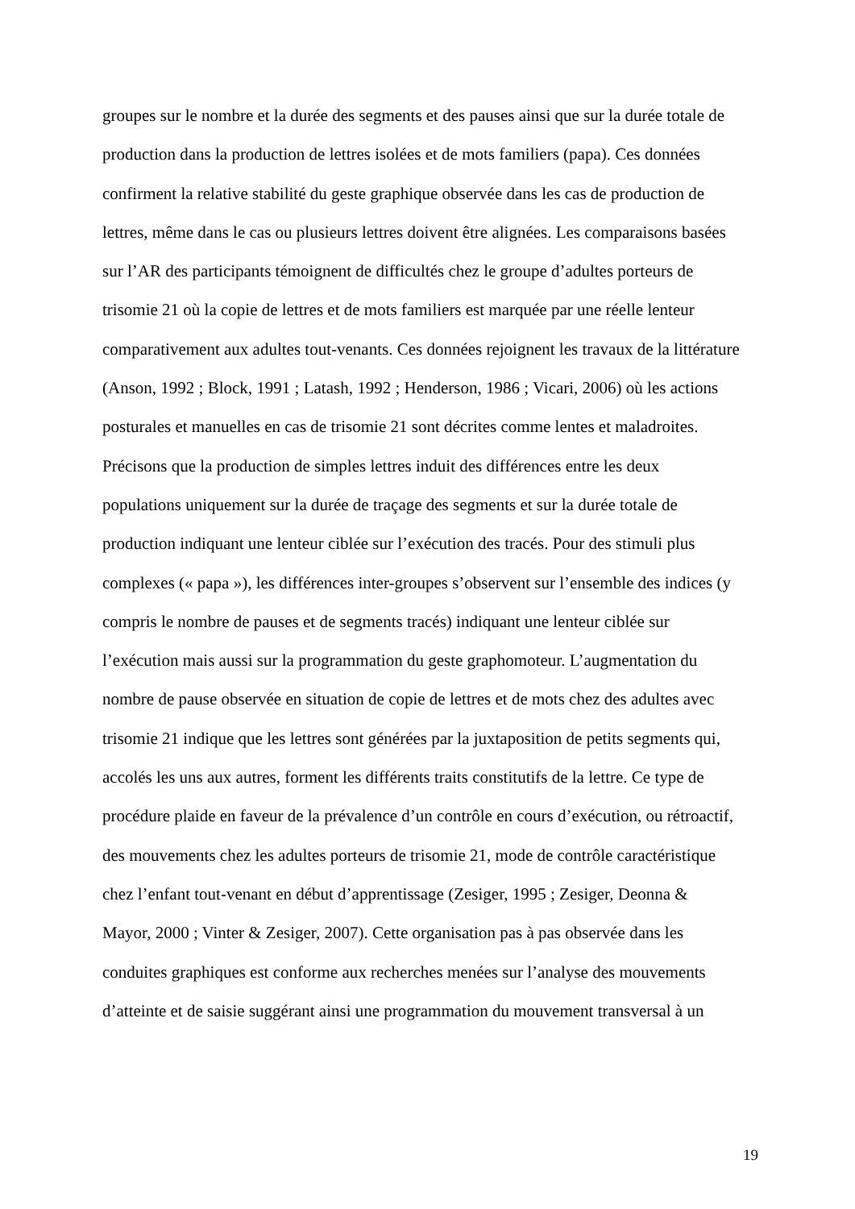groupes sur le nombre et la durée des segments et des pauses ainsi que sur la durée totale de
production dans la production de lettres isolées et de mots familiers (papa). Ces données
confirment la relative stabilité du geste graphique observée dans les cas de production de
lettres, même dans le cas ou plusieurs lettres doivent être alignées. Les comparaisons basées
sur l’AR des participants témoignent de difficultés chez le groupe d’adultes porteurs de
trisomie 21 où la copie de lettres et de mots familiers est marquée par une réelle lenteur
comparativement aux adultes tout-venants. Ces données rejoignent les travaux de la littérature
(Anson, 1992 ; Block, 1991 ; Latash, 1992 ; Henderson, 1986 ; Vicari, 2006) où les actions
posturales et manuelles en cas de trisomie 21 sont décrites comme lentes et maladroites.
Précisons que la production de simples lettres induit des différences entre les deux
populations uniquement sur la durée de traçage des segments et sur la durée totale de
production indiquant une lenteur ciblée sur l’exécution des tracés. Pour des stimuli plus
complexes (« papa »), les différences inter-groupes s’observent sur l’ensemble des indices (y
compris le nombre de pauses et de segments tracés) indiquant une lenteur ciblée sur
l’exécution mais aussi sur la programmation du geste graphomoteur. L’augmentation du
nombre de pause observée en situation de copie de lettres et de mots chez des adultes avec
trisomie 21 indique que les lettres sont générées par la juxtaposition de petits segments qui,
accolés les uns aux autres, forment les différents traits constitutifs de la lettre. Ce type de
procédure plaide en faveur de la prévalence d’un contrôle en cours d’exécution, ou rétroactif,
des mouvements chez les adultes porteurs de trisomie 21, mode de contrôle caractéristique
chez l’enfant tout-venant en début d’apprentissage (Zesiger, 1995 ; Zesiger, Deonna &
Mayor, 2000 ; Vinter & Zesiger, 2007). Cette organisation pas à pas observée dans les
conduites graphiques est conforme aux recherches menées sur l’analyse des mouvements
d’atteinte et de saisie suggérant ainsi une programmation du mouvement transversal à un
19